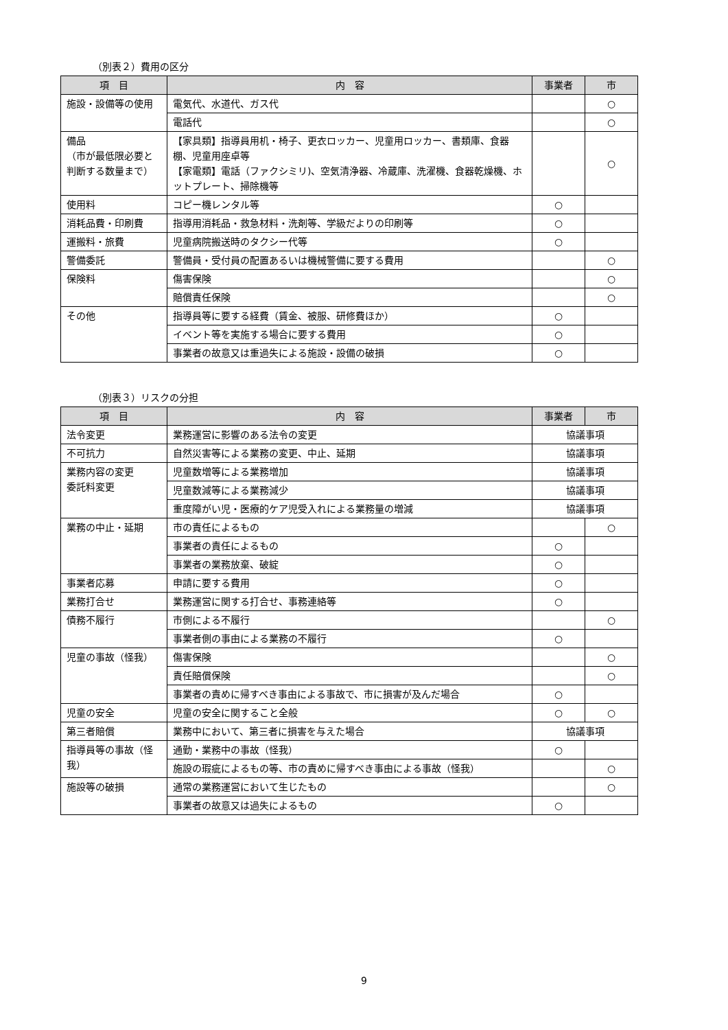（別表２）費用の区分
| 項 目 | 内 容 | 事業者 | 市 |
| --- | --- | --- | --- |
| 施設・設備等の使用 | 電気代、水道代、ガス代 | | ○ |
| | 電話代 | | ○ |
| 備品 （市が最低限必要と判断する数量まで） | 【家具類】指導員用机・椅子、更衣ロッカー、児童用ロッカー、書類庫、食器棚、児童用座卓等 【家電類】電話（ファクシミリ)、空気清浄器、冷蔵庫、洗濯機、食器乾燥機、ホットプレート、掃除機等 | | ○ |
| 使用料 | コピー機レンタル等 | ○ | |
| 消耗品費・印刷費 | 指導用消耗品・救急材料・洗剤等、学級だよりの印刷等 | ○ | |
| 運搬料・旅費 | 児童病院搬送時のタクシー代等 | ○ | |
| 警備委託 | 警備員・受付員の配置あるいは機械警備に要する費用 | | ○ |
| 保険料 | 傷害保険 | | ○ |
| | 賠償責任保険 | | ○ |
| その他 | 指導員等に要する経費（賃金、被服、研修費ほか） | ○ | |
| | イベント等を実施する場合に要する費用 | ○ | |
| | 事業者の故意又は重過失による施設・設備の破損 | ○ | |
（別表３）リスクの分担
| 項 目 | 内 容 | 事業者 | 市 |
| --- | --- | --- | --- |
| 法令変更 | 業務運営に影響のある法令の変更 | 協議事項 | |
| 不可抗力 | 自然災害等による業務の変更、中止、延期 | 協議事項 | |
| 業務内容の変更 委託料変更 | 児童数増等による業務増加 | 協議事項 | |
| | 児童数減等による業務減少 | 協議事項 | |
| | 重度障がい児・医療的ケア児受入れによる業務量の増減 | 協議事項 | |
| 業務の中止・延期 | 市の責任によるもの | | ○ |
| | 事業者の責任によるもの | ○ | |
| | 事業者の業務放棄、破綻 | ○ | |
| 事業者応募 | 申請に要する費用 | ○ | |
| 業務打合せ | 業務運営に関する打合せ、事務連絡等 | ○ | |
| 債務不履行 | 市側による不履行 | | ○ |
| | 事業者側の事由による業務の不履行 | ○ | |
| 児童の事故（怪我） | 傷害保険 | | ○ |
| | 責任賠償保険 | | ○ |
| | 事業者の責めに帰すべき事由による事故で、市に損害が及んだ場合 | ○ | |
| 児童の安全 | 児童の安全に関すること全般 | ○ | ○ |
| 第三者賠償 | 業務中において、第三者に損害を与えた場合 | 協議事項 | |
| 指導員等の事故（怪我） | 通勤・業務中の事故（怪我） | ○ | |
| | 施設の瑕疵によるもの等、市の責めに帰すべき事由による事故（怪我） | | ○ |
| 施設等の破損 | 通常の業務運営において生じたもの | | ○ |
| | 事業者の故意又は過失によるもの | ○ | |
9